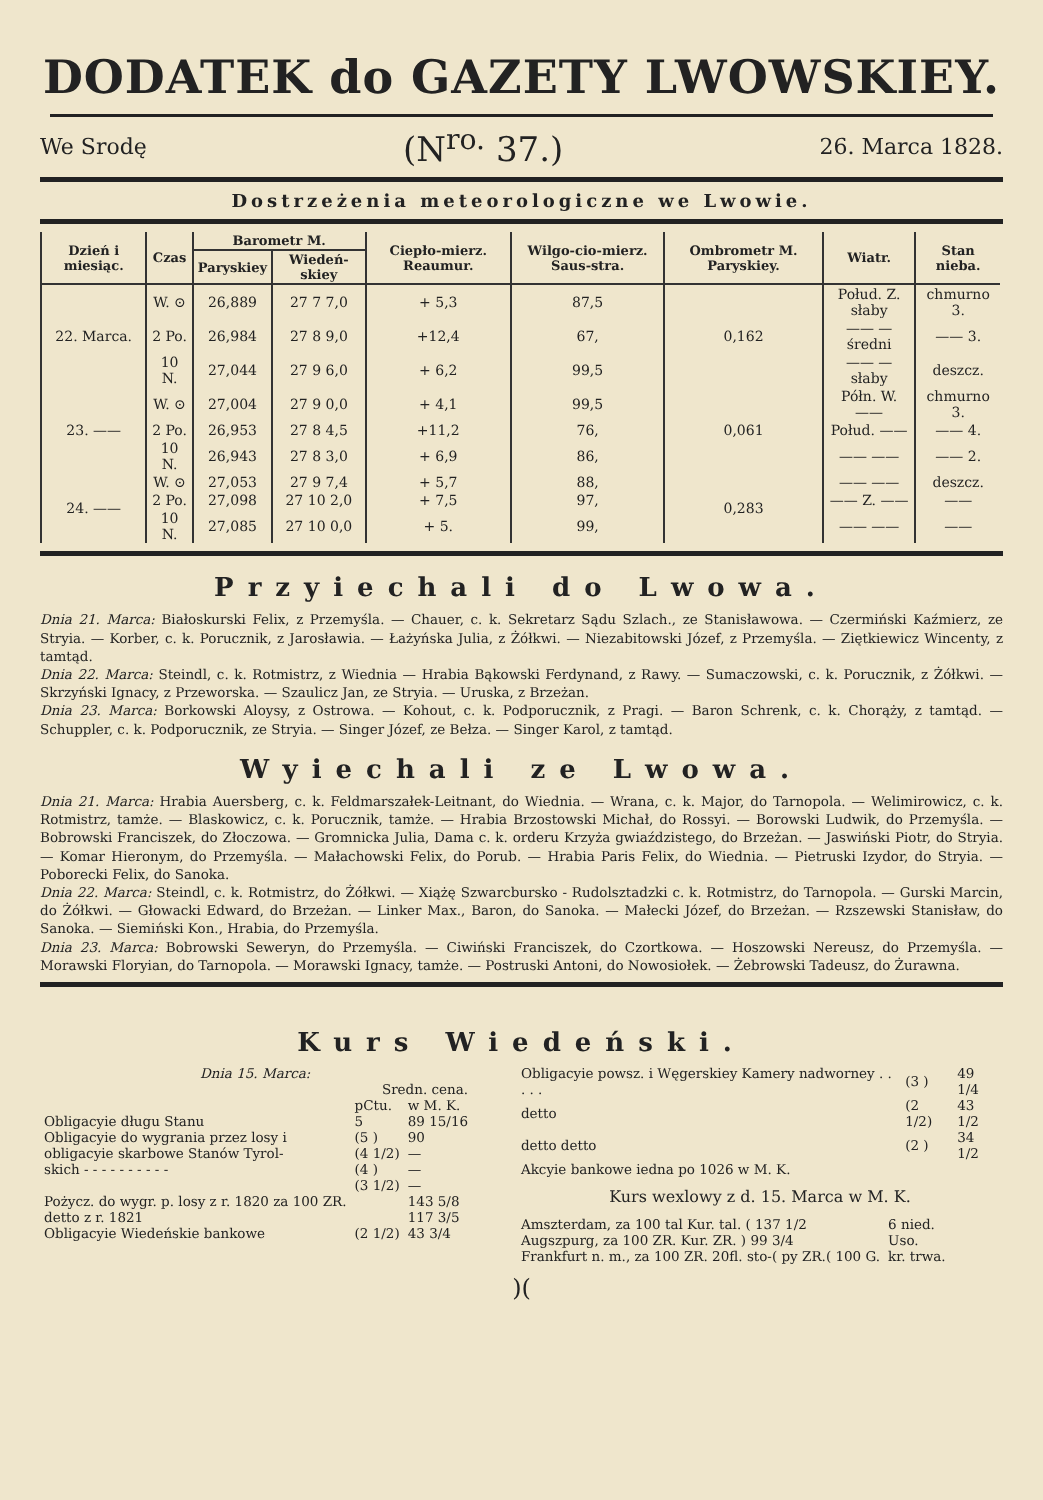DODATEK do GAZETY LWOWSKIEY.
We Srodę (N<sup>ro.</sup> 37.) 26. Marca 1828.
Dostrzeżenia meteorologiczne we Lwowie.
| Dzień i miesiąc. | Czas | Barometr M. | | Ciepło-mierz. Reaumur. | Wilgo-cio-mierz. Saus-stra. | Ombrometr M. Paryskiey. | Wiatr. | Stan nieba. |
| --- | --- | --- | --- | --- | --- | --- | --- | --- |
| | | Paryskiey | Wiedeń-skiey | | | | | |
| 22. Marca. | W. ⊙ | 26,889 | 27 7 7,0 | + 5,3 | 87,5 | 0,162 | Połud. Z. słaby | chmurno 3. |
| | 2 Po. | 26,984 | 27 8 9,0 | +12,4 | 67, | | —— — średni | —— 3. |
| | 10 N. | 27,044 | 27 9 6,0 | + 6,2 | 99,5 | | —— — słaby | deszcz. |
| 23. —— | W. ⊙ | 27,004 | 27 9 0,0 | + 4,1 | 99,5 | 0,061 | Półn. W. —— | chmurno 3. |
| | 2 Po. | 26,953 | 27 8 4,5 | +11,2 | 76, | | Połud. —— | —— 4. |
| | 10 N. | 26,943 | 27 8 3,0 | + 6,9 | 86, | | —— —— | —— 2. |
| 24. —— | W. ⊙ | 27,053 | 27 9 7,4 | + 5,7 | 88, | 0,283 | —— —— | deszcz. |
| | 2 Po. | 27,098 | 27 10 2,0 | + 7,5 | 97, | | —— Z. —— | —— |
| | 10 N. | 27,085 | 27 10 0,0 | + 5. | 99, | | —— —— | —— |
Przyiechali do Lwowa.
Dnia 21. Marca: Białoskurski Felix, z Przemyśla. — Chauer, c. k. Sekretarz Sądu Szlach., ze Stanisławowa. — Czermiński Kaźmierz, ze Stryia. — Korber, c. k. Porucznik, z Jarosławia. — Łażyńska Julia, z Żółkwi. — Niezabitowski Józef, z Przemyśla. — Ziętkiewicz Wincenty, z tamtąd.
Dnia 22. Marca: Steindl, c. k. Rotmistrz, z Wiednia — Hrabia Bąkowski Ferdynand, z Rawy. — Sumaczowski, c. k. Porucznik, z Żółkwi. — Skrzyński Ignacy, z Przeworska. — Szaulicz Jan, ze Stryia. — Uruska, z Brzeżan.
Dnia 23. Marca: Borkowski Aloysy, z Ostrowa. — Kohout, c. k. Podporucznik, z Pragi. — Baron Schrenk, c. k. Chorąży, z tamtąd. — Schuppler, c. k. Podporucznik, ze Stryia. — Singer Józef, ze Bełza. — Singer Karol, z tamtąd.
Wyiechali ze Lwowa.
Dnia 21. Marca: Hrabia Auersberg, c. k. Feldmarszałek-Leitnant, do Wiednia. — Wrana, c. k. Major, do Tarnopola. — Welimirowicz, c. k. Rotmistrz, tamże. — Blaskowicz, c. k. Porucznik, tamże. — Hrabia Brzostowski Michał, do Rossyi. — Borowski Ludwik, do Przemyśla. — Bobrowski Franciszek, do Złoczowa. — Gromnicka Julia, Dama c. k. orderu Krzyża gwiaździstego, do Brzeżan. — Jaswiński Piotr, do Stryia. — Komar Hieronym, do Przemyśla. — Małachowski Felix, do Porub. — Hrabia Paris Felix, do Wiednia. — Pietruski Izydor, do Stryia. — Poborecki Felix, do Sanoka.
Dnia 22. Marca: Steindl, c. k. Rotmistrz, do Żółkwi. — Xiążę Szwarcbursko - Rudolsztadzki c. k. Rotmistrz, do Tarnopola. — Gurski Marcin, do Żółkwi. — Głowacki Edward, do Brzeżan. — Linker Max., Baron, do Sanoka. — Małecki Józef, do Brzeżan. — Rzszewski Stanisław, do Sanoka. — Siemiński Kon., Hrabia, do Przemyśla.
Dnia 23. Marca: Bobrowski Seweryn, do Przemyśla. — Ciwiński Franciszek, do Czortkowa. — Hoszowski Nereusz, do Przemyśla. — Morawski Floryian, do Tarnopola. — Morawski Ignacy, tamże. — Postruski Antoni, do Nowosiołek. — Żebrowski Tadeusz, do Żurawna.
Kurs Wiedeński.
Dnia 15. Marca:
| | Sredn. cena. | |
| | pCtu. | w M. K. |
| Obligacyie długu Stanu | 5 | 89 15/16 |
| Obligacyie do wygrania przez losy i | (5 ) | 90 |
| obligacyie skarbowe Stanów Tyrol- | (4 1/2) | — |
| skich - - - - - - - - - - | (4 ) | — |
| | (3 1/2) | — |
| Pożycz. do wygr. p. losy z r. 1820 za 100 ZR. | | 143 5/8 |
| detto z r. 1821 | | 117 3/5 |
| Obligacyie Wiedeńskie bankowe | (2 1/2) | 43 3/4 |
| Obligacyie powsz. i Węgerskiey Kamery nadworney . . . . . | (3 ) | 49 1/4 |
| detto | (2 1/2) | 43 1/2 |
| detto detto | (2 ) | 34 1/2 |
| Akcyie bankowe iedna po 1026 w M. K. | | |
Kurs wexlowy z d. 15. Marca w M. K.
| Amszterdam, za 100 tal Kur. tal. ( 137 1/2 | 6 nied. |
| Augszpurg, za 100 ZR. Kur. ZR. ) 99 3/4 | Uso. |
| Frankfurt n. m., za 100 ZR. 20fl. sto-( py ZR.( 100 G. | kr. trwa. |
)(